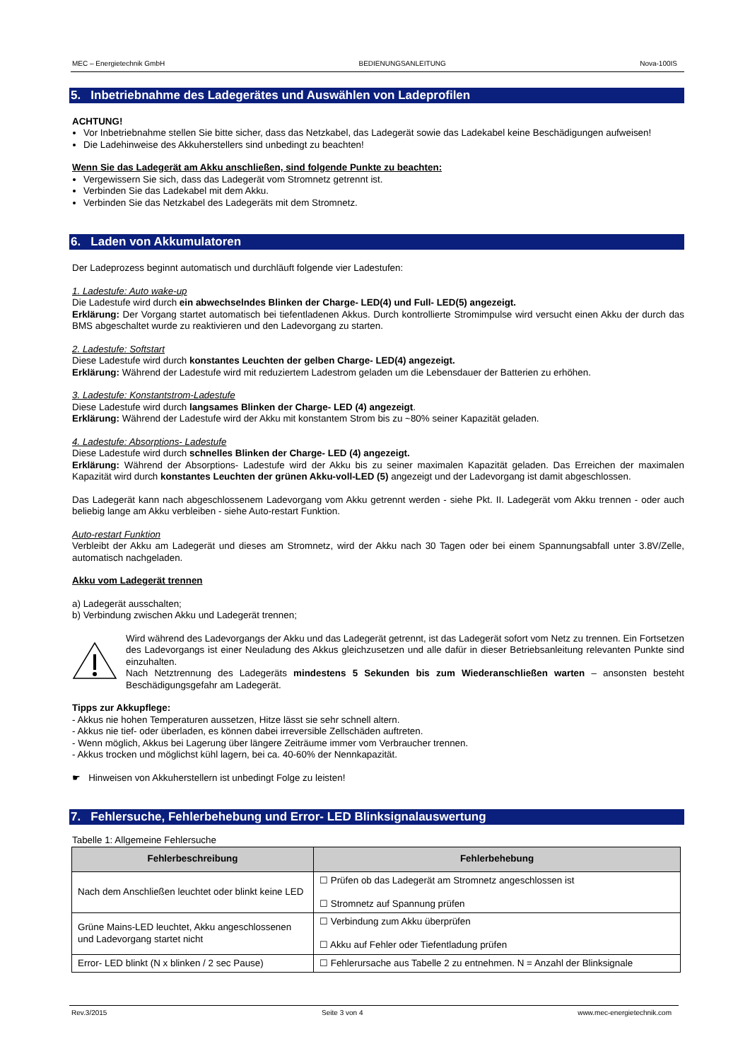MEC – Energietechnik GmbH BEDIENUNGSANLEITUNG Nova-100IS
5. Inbetriebnahme des Ladegerätes und Auswählen von Ladeprofilen
ACHTUNG!
Vor Inbetriebnahme stellen Sie bitte sicher, dass das Netzkabel, das Ladegerät sowie das Ladekabel keine Beschädigungen aufweisen!
Die Ladehinweise des Akkuherstellers sind unbedingt zu beachten!
Wenn Sie das Ladegerät am Akku anschließen, sind folgende Punkte zu beachten:
Vergewissern Sie sich, dass das Ladegerät vom Stromnetz getrennt ist.
Verbinden Sie das Ladekabel mit dem Akku.
Verbinden Sie das Netzkabel des Ladegeräts mit dem Stromnetz.
6. Laden von Akkumulatoren
Der Ladeprozess beginnt automatisch und durchläuft folgende vier Ladestufen:
1. Ladestufe: Auto wake-up
Die Ladestufe wird durch ein abwechselndes Blinken der Charge- LED(4) und Full- LED(5) angezeigt.
Erklärung: Der Vorgang startet automatisch bei tiefentladenen Akkus. Durch kontrollierte Stromimpulse wird versucht einen Akku der durch das BMS abgeschaltet wurde zu reaktivieren und den Ladevorgang zu starten.
2. Ladestufe: Softstart
Diese Ladestufe wird durch konstantes Leuchten der gelben Charge- LED(4) angezeigt.
Erklärung: Während der Ladestufe wird mit reduziertem Ladestrom geladen um die Lebensdauer der Batterien zu erhöhen.
3. Ladestufe: Konstantstrom-Ladestufe
Diese Ladestufe wird durch langsames Blinken der Charge- LED (4) angezeigt.
Erklärung: Während der Ladestufe wird der Akku mit konstantem Strom bis zu ~80% seiner Kapazität geladen.
4. Ladestufe: Absorptions- Ladestufe
Diese Ladestufe wird durch schnelles Blinken der Charge- LED (4) angezeigt.
Erklärung: Während der Absorptions- Ladestufe wird der Akku bis zu seiner maximalen Kapazität geladen. Das Erreichen der maximalen Kapazität wird durch konstantes Leuchten der grünen Akku-voll-LED (5) angezeigt und der Ladevorgang ist damit abgeschlossen.
Das Ladegerät kann nach abgeschlossenem Ladevorgang vom Akku getrennt werden - siehe Pkt. II. Ladegerät vom Akku trennen - oder auch beliebig lange am Akku verbleiben - siehe Auto-restart Funktion.
Auto-restart Funktion
Verbleibt der Akku am Ladegerät und dieses am Stromnetz, wird der Akku nach 30 Tagen oder bei einem Spannungsabfall unter 3.8V/Zelle, automatisch nachgeladen.
Akku vom Ladegerät trennen
a) Ladegerät ausschalten;
b) Verbindung zwischen Akku und Ladegerät trennen;
Wird während des Ladevorgangs der Akku und das Ladegerät getrennt, ist das Ladegerät sofort vom Netz zu trennen. Ein Fortsetzen des Ladevorgangs ist einer Neuladung des Akkus gleichzusetzen und alle dafür in dieser Betriebsanleitung relevanten Punkte sind einzuhalten.
Nach Netztrennung des Ladegeräts mindestens 5 Sekunden bis zum Wiederanschließen warten – ansonsten besteht Beschädigungsgefahr am Ladegerät.
Tipps zur Akkupflege:
- Akkus nie hohen Temperaturen aussetzen, Hitze lässt sie sehr schnell altern.
- Akkus nie tief- oder überladen, es können dabei irreversible Zellschäden auftreten.
- Wenn möglich, Akkus bei Lagerung über längere Zeiträume immer vom Verbraucher trennen.
- Akkus trocken und möglichst kühl lagern, bei ca. 40-60% der Nennkapazität.
☛ Hinweisen von Akkuherstellern ist unbedingt Folge zu leisten!
7. Fehlersuche, Fehlerbehebung und Error- LED Blinksignalauswertung
Tabelle 1: Allgemeine Fehlersuche
| Fehlerbeschreibung | Fehlerbehebung |
| --- | --- |
| Nach dem Anschließen leuchtet oder blinkt keine LED | ☐ Prüfen ob das Ladegerät am Stromnetz angeschlossen ist ☐ Stromnetz auf Spannung prüfen |
| Grüne Mains-LED leuchtet, Akku angeschlossenen und Ladevorgang startet nicht | ☐ Verbindung zum Akku überprüfen ☐ Akku auf Fehler oder Tiefentladung prüfen |
| Error- LED blinkt (N x blinken / 2 sec Pause) | ☐ Fehlerursache aus Tabelle 2 zu entnehmen. N = Anzahl der Blinksignale |
Rev.3/2015 Seite 3 von 4 www.mec-energietechnik.com